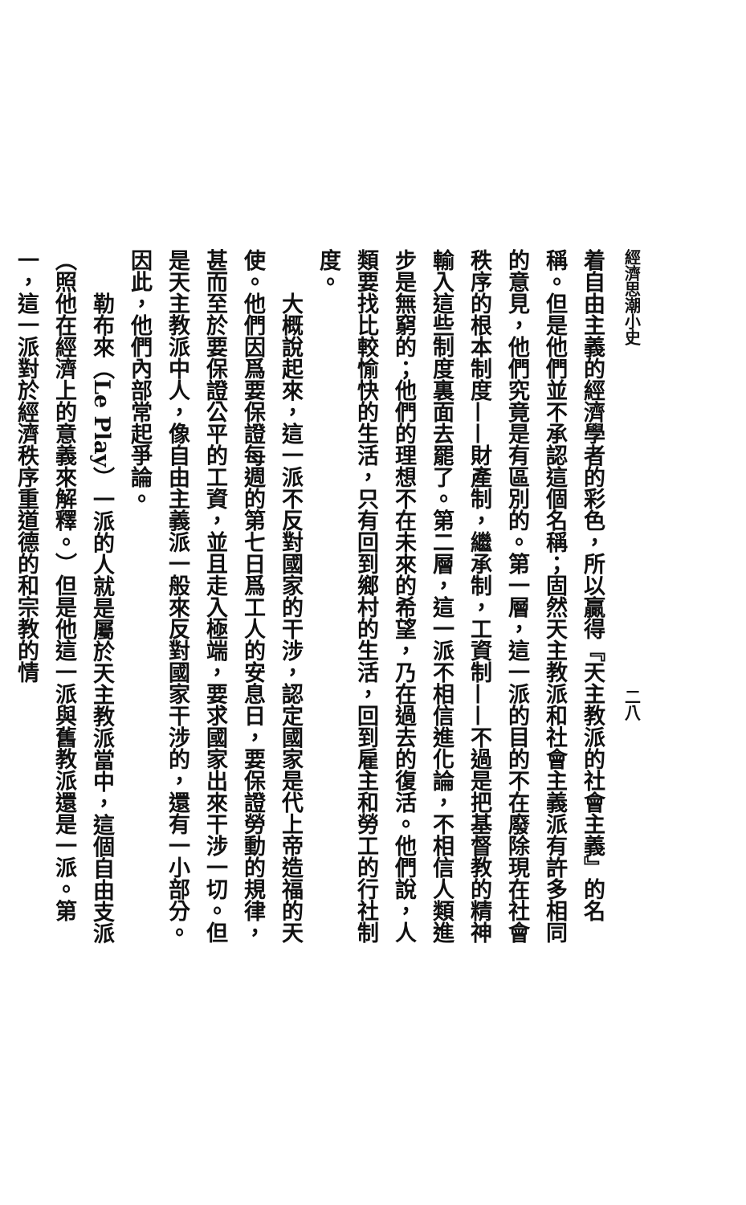經濟思潮小史 二八
着自由主義的經濟學者的彩色，所以贏得『天主教派的社會主義』的名稱。但是他們並不承認這個名稱；固然天主教派和社會主義派有許多相同的意見，他們究竟是有區別的。第一層，這一派的目的不在廢除現在社會秩序的根本制度——財產制，繼承制，工資制——不過是把基督教的精神輸入這些制度裏面去罷了。第二層，這一派不相信進化論，不相信人類進步是無窮的；他們的理想不在未來的希望，乃在過去的復活。他們說，人類要找比較愉快的生活，只有回到鄉村的生活，回到雇主和勞工的行社制度。
　　大概說起來，這一派不反對國家的干涉，認定國家是代上帝造福的天使。他們因爲要保證每週的第七日爲工人的安息日，要保證勞動的規律，甚而至於要保證公平的工資，並且走入極端，要求國家出來干涉一切。但是天主教派中人，像自由主義派一般來反對國家干涉的，還有一小部分。因此，他們內部常起爭論。
　　勒布來（Le Play）一派的人就是屬於天主教派當中，這個自由支派（照他在經濟上的意義來解釋。）但是他這一派與舊教派還是一派。第一，這一派對於經濟秩序重道德的和宗教的情